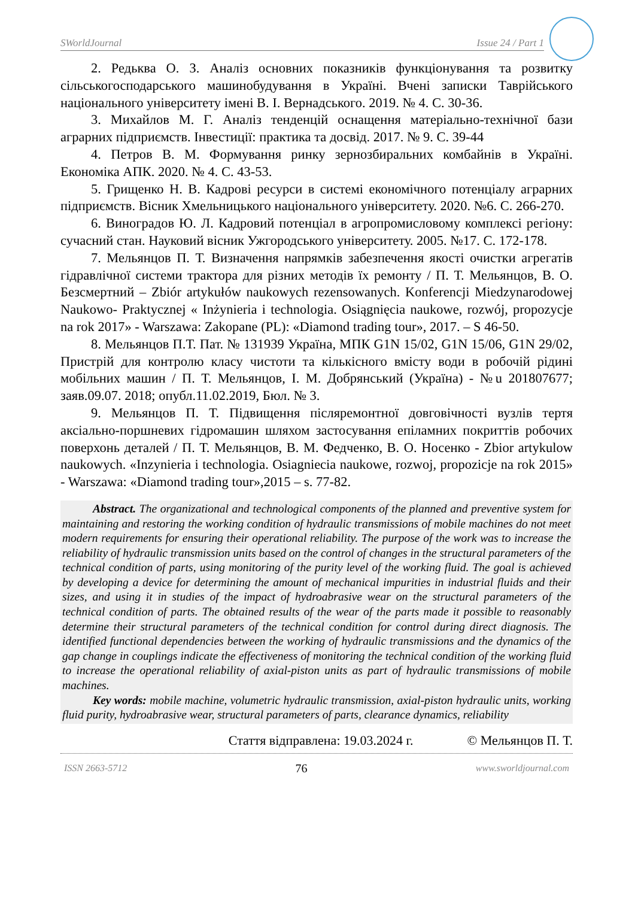SWorldJournal Issue 24 / Part 1
2. Редьква О. З. Аналіз основних показників функціонування та розвитку сільськогосподарського машинобудування в Україні. Вчені записки Таврійського національного університету імені В. І. Вернадського. 2019. № 4. С. 30-36.
3. Михайлов М. Г. Аналіз тенденцій оснащення матеріально-технічної бази аграрних підприємств. Інвестиції: практика та досвід. 2017. № 9. С. 39-44
4. Петров В. М. Формування ринку зернозбиральних комбайнів в Україні. Економіка АПК. 2020. № 4. С. 43-53.
5. Грищенко Н. В. Кадрові ресурси в системі економічного потенціалу аграрних підприємств. Вісник Хмельницького національного університету. 2020. №6. С. 266-270.
6. Виноградов Ю. Л. Кадровий потенціал в агропромисловому комплексі регіону: сучасний стан. Науковий вісник Ужгородського університету. 2005. №17. С. 172-178.
7. Мельянцов П. Т. Визначення напрямків забезпечення якості очистки агрегатів гідравлічної системи трактора для різних методів їх ремонту / П. Т. Мельянцов, В. О. Безсмертний – Zbiór artykułów naukowych rezensowanych. Konferencji Miedzynarodowej Naukowo- Praktycznej « Inżynieria i technologia. Osiągnięcia naukowe, rozwój, propozycje na rok 2017» - Warszawa: Zakopane (PL): «Diamond trading tour», 2017. – S 46-50.
8. Мельянцов П.Т. Пат. № 131939 Україна, МПК G1N 15/02, G1N 15/06, G1N 29/02, Пристрій для контролю класу чистоти та кількісного вмісту води в робочій рідині мобільних машин / П. Т. Мельянцов, І. М. Добрянський (Україна) - №u 201807677; заяв.09.07. 2018; опубл.11.02.2019, Бюл. № 3.
9. Мельянцов П. Т. Підвищення післяремонтної довговічності вузлів тертя аксіально-поршневих гідромашин шляхом застосування епіламних покриттів робочих поверхонь деталей / П. Т. Мельянцов, В. М. Федченко, В. О. Носенко - Zbior artykulow naukowych. «Inzynieria i technologia. Osiagniecia naukowe, rozwoj, propozicje na rok 2015» - Warszawa: «Diamond trading tour»,2015 – s. 77-82.
Abstract. The organizational and technological components of the planned and preventive system for maintaining and restoring the working condition of hydraulic transmissions of mobile machines do not meet modern requirements for ensuring their operational reliability. The purpose of the work was to increase the reliability of hydraulic transmission units based on the control of changes in the structural parameters of the technical condition of parts, using monitoring of the purity level of the working fluid. The goal is achieved by developing a device for determining the amount of mechanical impurities in industrial fluids and their sizes, and using it in studies of the impact of hydroabrasive wear on the structural parameters of the technical condition of parts. The obtained results of the wear of the parts made it possible to reasonably determine their structural parameters of the technical condition for control during direct diagnosis. The identified functional dependencies between the working of hydraulic transmissions and the dynamics of the gap change in couplings indicate the effectiveness of monitoring the technical condition of the working fluid to increase the operational reliability of axial-piston units as part of hydraulic transmissions of mobile machines.
Key words: mobile machine, volumetric hydraulic transmission, axial-piston hydraulic units, working fluid purity, hydroabrasive wear, structural parameters of parts, clearance dynamics, reliability
Стаття відправлена: 19.03.2024 г. © Мельянцов П. Т.
ISSN 2663-5712 76 www.sworldjournal.com